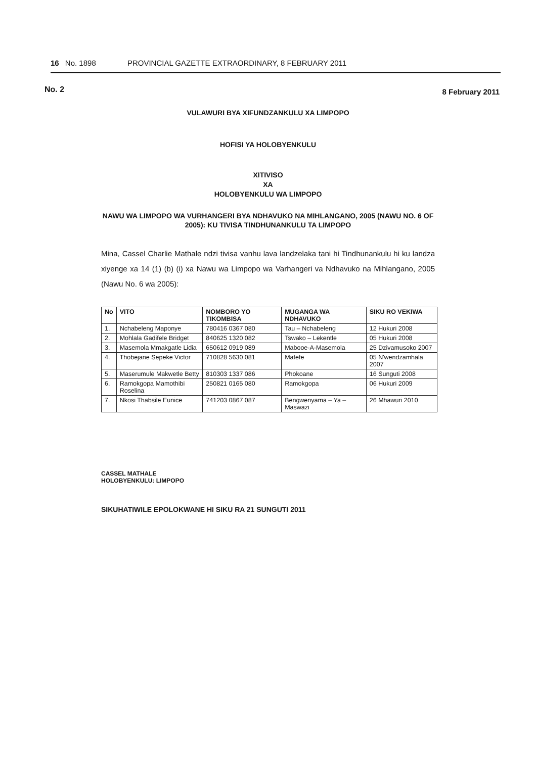16 No. 1898 PROVINCIAL GAZETTE EXTRAORDINARY, 8 FEBRUARY 2011
No. 2 8 February 2011
VULAWURI BYA XIFUNDZANKULU XA LIMPOPO
HOFISI YA HOLOBYENKULU
XITIVISO
XA
HOLOBYENKULU WA LIMPOPO
NAWU WA LIMPOPO WA VURHANGERI BYA NDHAVUKO NA MIHLANGANO, 2005 (NAWU NO. 6 OF 2005): KU TIVISA TINDHUNANKULU TA LIMPOPO
Mina, Cassel Charlie Mathale ndzi tivisa vanhu lava landzelaka tani hi Tindhunankulu hi ku landza xiyenge xa 14 (1) (b) (i) xa Nawu wa Limpopo wa Varhangeri va Ndhavuko na Mihlangano, 2005 (Nawu No. 6 wa 2005):
| No | VITO | NOMBORO YO TIKOMBISA | MUGANGA WA NDHAVUKO | SIKU RO VEKIWA |
| --- | --- | --- | --- | --- |
| 1. | Nchabeleng Maponye | 780416 0367 080 | Tau – Nchabeleng | 12 Hukuri 2008 |
| 2. | Mohlala Gadifele Bridget | 840625 1320 082 | Tswako – Lekentle | 05 Hukuri 2008 |
| 3. | Masemola Mmakgatle Lidia | 650612 0919 089 | Mabooe-A-Masemola | 25 Dzivamusoko 2007 |
| 4. | Thobejane Sepeke Victor | 710828 5630 081 | Mafefe | 05 N'wendzamhala 2007 |
| 5. | Maserumule Makwetle Betty | 810303 1337 086 | Phokoane | 16 Sunguti 2008 |
| 6. | Ramokgopa Mamothibi Roselina | 250821 0165 080 | Ramokgopa | 06 Hukuri 2009 |
| 7. | Nkosi Thabsile Eunice | 741203 0867 087 | Bengwenyama – Ya – Maswazi | 26 Mhawuri 2010 |
CASSEL MATHALE
HOLOBYENKULU: LIMPOPO
SIKUHATIWILE EPOLOKWANE HI SIKU RA 21 SUNGUTI 2011